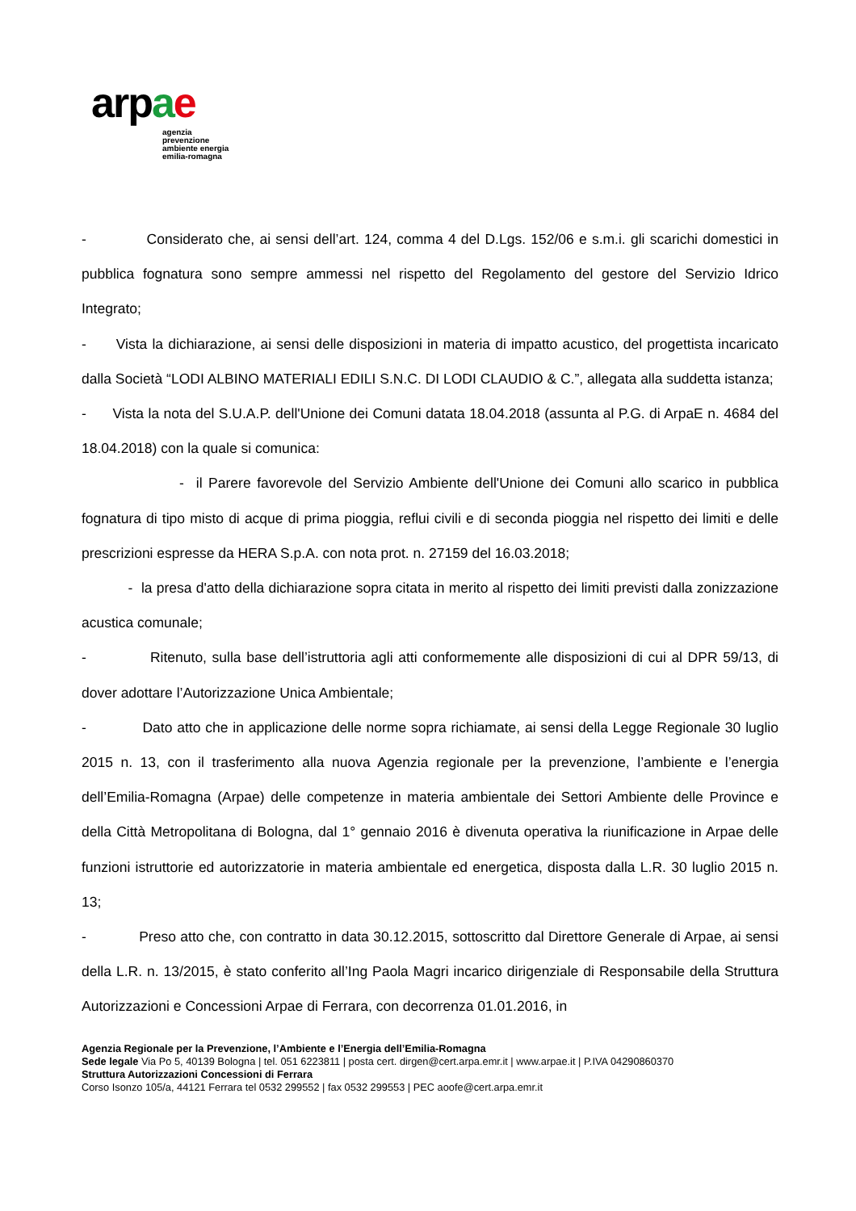arpae
agenzia
prevenzione
ambiente energia
emilia-romagna
- Considerato che, ai sensi dell’art. 124, comma 4 del D.Lgs. 152/06 e s.m.i. gli scarichi domestici in pubblica fognatura sono sempre ammessi nel rispetto del Regolamento del gestore del Servizio Idrico Integrato;
- Vista la dichiarazione, ai sensi delle disposizioni in materia di impatto acustico, del progettista incaricato dalla Società “LODI ALBINO MATERIALI EDILI S.N.C. DI LODI CLAUDIO & C.”, allegata alla suddetta istanza;
- Vista la nota del S.U.A.P. dell'Unione dei Comuni datata 18.04.2018 (assunta al P.G. di ArpaE n. 4684 del 18.04.2018) con la quale si comunica:
- il Parere favorevole del Servizio Ambiente dell'Unione dei Comuni allo scarico in pubblica fognatura di tipo misto di acque di prima pioggia, reflui civili e di seconda pioggia nel rispetto dei limiti e delle prescrizioni espresse da HERA S.p.A. con nota prot. n. 27159 del 16.03.2018;
- la presa d'atto della dichiarazione sopra citata in merito al rispetto dei limiti previsti dalla zonizzazione acustica comunale;
- Ritenuto, sulla base dell’istruttoria agli atti conformemente alle disposizioni di cui al DPR 59/13, di dover adottare l’Autorizzazione Unica Ambientale;
- Dato atto che in applicazione delle norme sopra richiamate, ai sensi della Legge Regionale 30 luglio 2015 n. 13, con il trasferimento alla nuova Agenzia regionale per la prevenzione, l’ambiente e l’energia dell’Emilia-Romagna (Arpae) delle competenze in materia ambientale dei Settori Ambiente delle Province e della Città Metropolitana di Bologna, dal 1° gennaio 2016 è divenuta operativa la riunificazione in Arpae delle funzioni istruttorie ed autorizzatorie in materia ambientale ed energetica, disposta dalla L.R. 30 luglio 2015 n. 13;
- Preso atto che, con contratto in data 30.12.2015, sottoscritto dal Direttore Generale di Arpae, ai sensi della L.R. n. 13/2015, è stato conferito all’Ing Paola Magri incarico dirigenziale di Responsabile della Struttura Autorizzazioni e Concessioni Arpae di Ferrara, con decorrenza 01.01.2016, in
Agenzia Regionale per la Prevenzione, l’Ambiente e l’Energia dell’Emilia-Romagna
Sede legale Via Po 5, 40139 Bologna | tel. 051 6223811 | posta cert. dirgen@cert.arpa.emr.it | www.arpae.it | P.IVA 04290860370
Struttura Autorizzazioni Concessioni di Ferrara
Corso Isonzo 105/a, 44121 Ferrara tel 0532 299552 | fax 0532 299553 | PEC aoofe@cert.arpa.emr.it